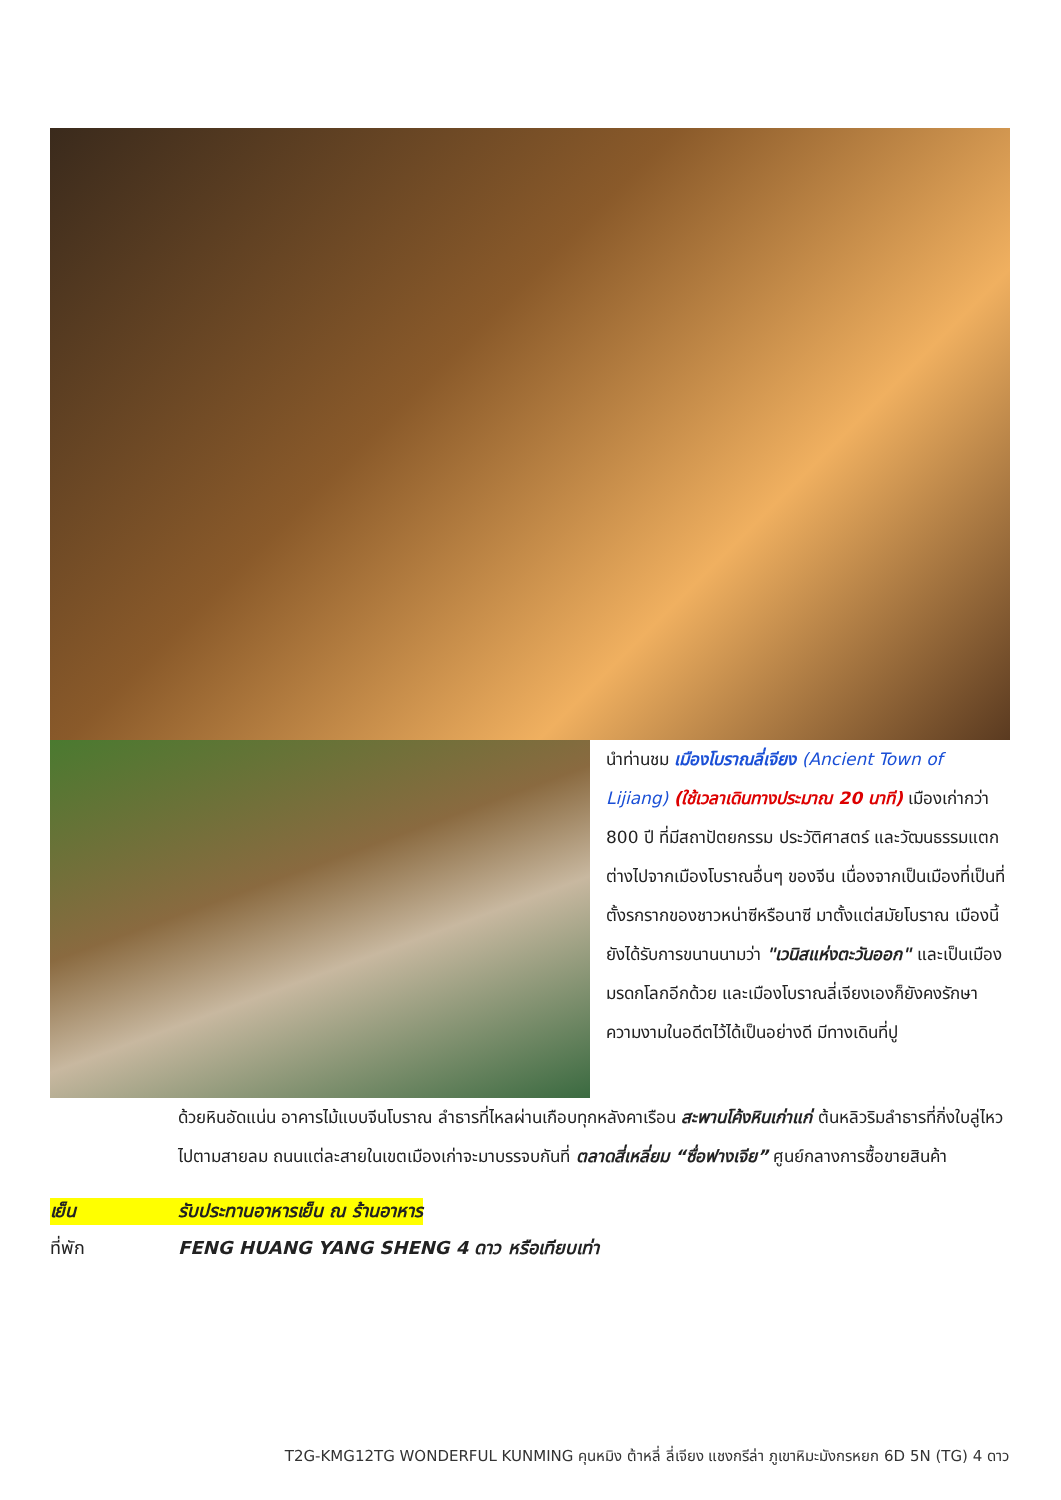นำท่านชม เมืองโบราณลี่เจียง (Ancient Town of Lijiang) (ใช้เวลาเดินทางประมาณ 20 นาที) เมืองเก่ากว่า 800 ปี ที่มีสถาปัตยกรรม ประวัติศาสตร์ และวัฒนธรรมแตกต่างไปจากเมืองโบราณอื่นๆ ของจีน เนื่องจากเป็นเมืองที่เป็นที่ตั้งรกรากของชาวหน่าซีหรือนาซี มาตั้งแต่สมัยโบราณ เมืองนี้ยังได้รับการขนานนามว่า "เวนิสแห่งตะวันออก" และเป็นเมืองมรดกโลกอีกด้วย และเมืองโบราณลี่เจียงเองก็ยังคงรักษาความงามในอดีตไว้ได้เป็นอย่างดี มีทางเดินที่ปู
ด้วยหินอัดแน่น อาคารไม้แบบจีนโบราณ ลำธารที่ไหลผ่านเกือบทุกหลังคาเรือน สะพานโค้งหินเก่าแก่ ต้นหลิวริมลำธารที่กิ่งใบลู่ไหวไปตามสายลม ถนนแต่ละสายในเขตเมืองเก่าจะมาบรรจบกันที่ ตลาดสี่เหลี่ยม “ซื่อฟางเจีย” ศูนย์กลางการซื้อขายสินค้า
เย็น รับประทานอาหารเย็น ณ ร้านอาหาร
ที่พัก FENG HUANG YANG SHENG 4 ดาว หรือเทียบเท่า
T2G-KMG12TG WONDERFUL KUNMING คุนหมิง ต้าหลี่ ลี่เจียง แชงกรีล่า ภูเขาหิมะมังกรหยก 6D 5N (TG) 4 ดาว